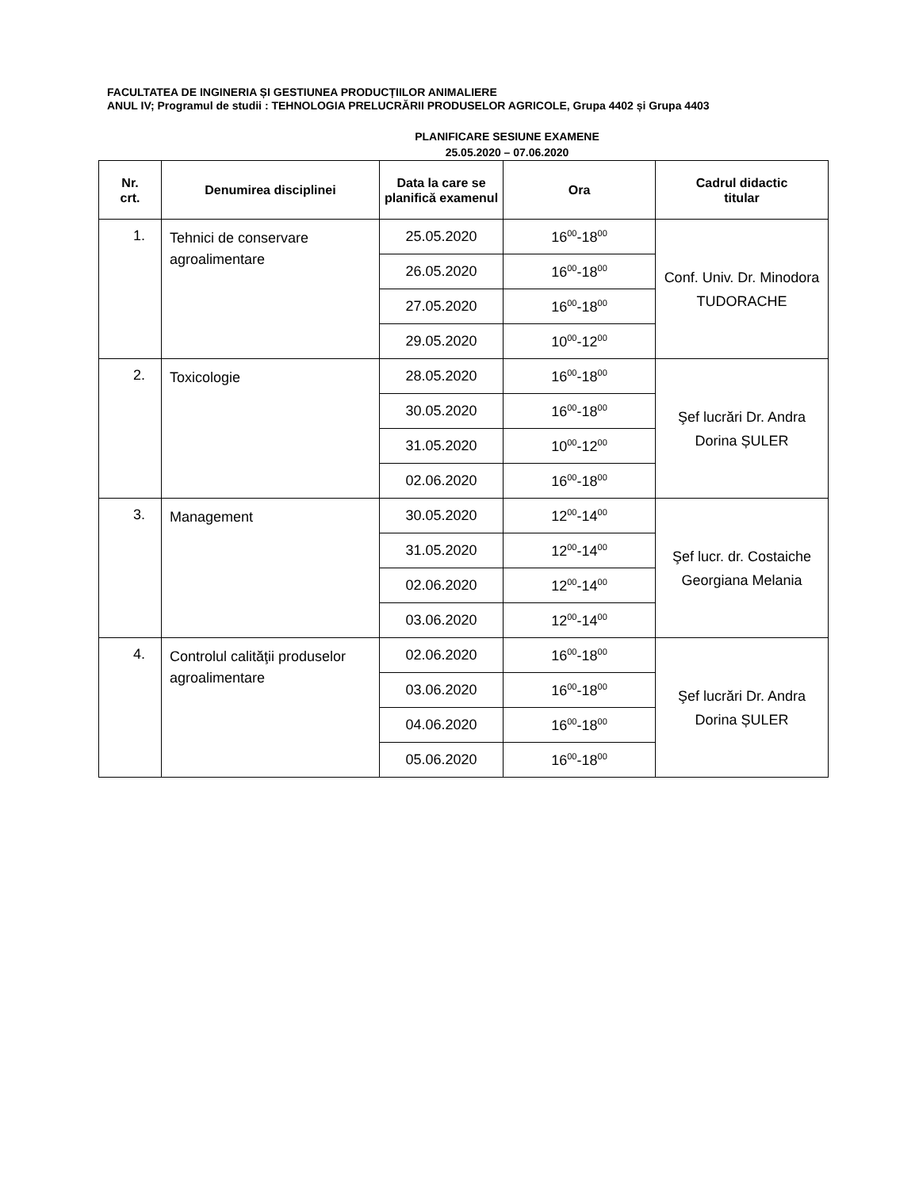FACULTATEA DE INGINERIA ȘI GESTIUNEA PRODUCȚIILOR ANIMALIERE
ANUL IV; Programul de studii : TEHNOLOGIA PRELUCRĂRII PRODUSELOR AGRICOLE, Grupa 4402 și Grupa 4403
PLANIFICARE SESIUNE EXAMENE
25.05.2020 – 07.06.2020
| Nr. crt. | Denumirea disciplinei | Data la care se planifică examenul | Ora | Cadrul didactic titular |
| --- | --- | --- | --- | --- |
| 1. | Tehnici de conservare agroalimentare | 25.05.2020 | 16<sup>00</sup>-18<sup>00</sup> | Conf. Univ. Dr. Minodora TUDORACHE |
| | | 26.05.2020 | 16<sup>00</sup>-18<sup>00</sup> | |
| | | 27.05.2020 | 16<sup>00</sup>-18<sup>00</sup> | |
| | | 29.05.2020 | 10<sup>00</sup>-12<sup>00</sup> | |
| 2. | Toxicologie | 28.05.2020 | 16<sup>00</sup>-18<sup>00</sup> | Şef lucrări Dr. Andra Dorina ȘULER |
| | | 30.05.2020 | 16<sup>00</sup>-18<sup>00</sup> | |
| | | 31.05.2020 | 10<sup>00</sup>-12<sup>00</sup> | |
| | | 02.06.2020 | 16<sup>00</sup>-18<sup>00</sup> | |
| 3. | Management | 30.05.2020 | 12<sup>00</sup>-14<sup>00</sup> | Şef lucr. dr. Costaiche Georgiana Melania |
| | | 31.05.2020 | 12<sup>00</sup>-14<sup>00</sup> | |
| | | 02.06.2020 | 12<sup>00</sup>-14<sup>00</sup> | |
| | | 03.06.2020 | 12<sup>00</sup>-14<sup>00</sup> | |
| 4. | Controlul calităţii produselor agroalimentare | 02.06.2020 | 16<sup>00</sup>-18<sup>00</sup> | Şef lucrări Dr. Andra Dorina ȘULER |
| | | 03.06.2020 | 16<sup>00</sup>-18<sup>00</sup> | |
| | | 04.06.2020 | 16<sup>00</sup>-18<sup>00</sup> | |
| | | 05.06.2020 | 16<sup>00</sup>-18<sup>00</sup> | |